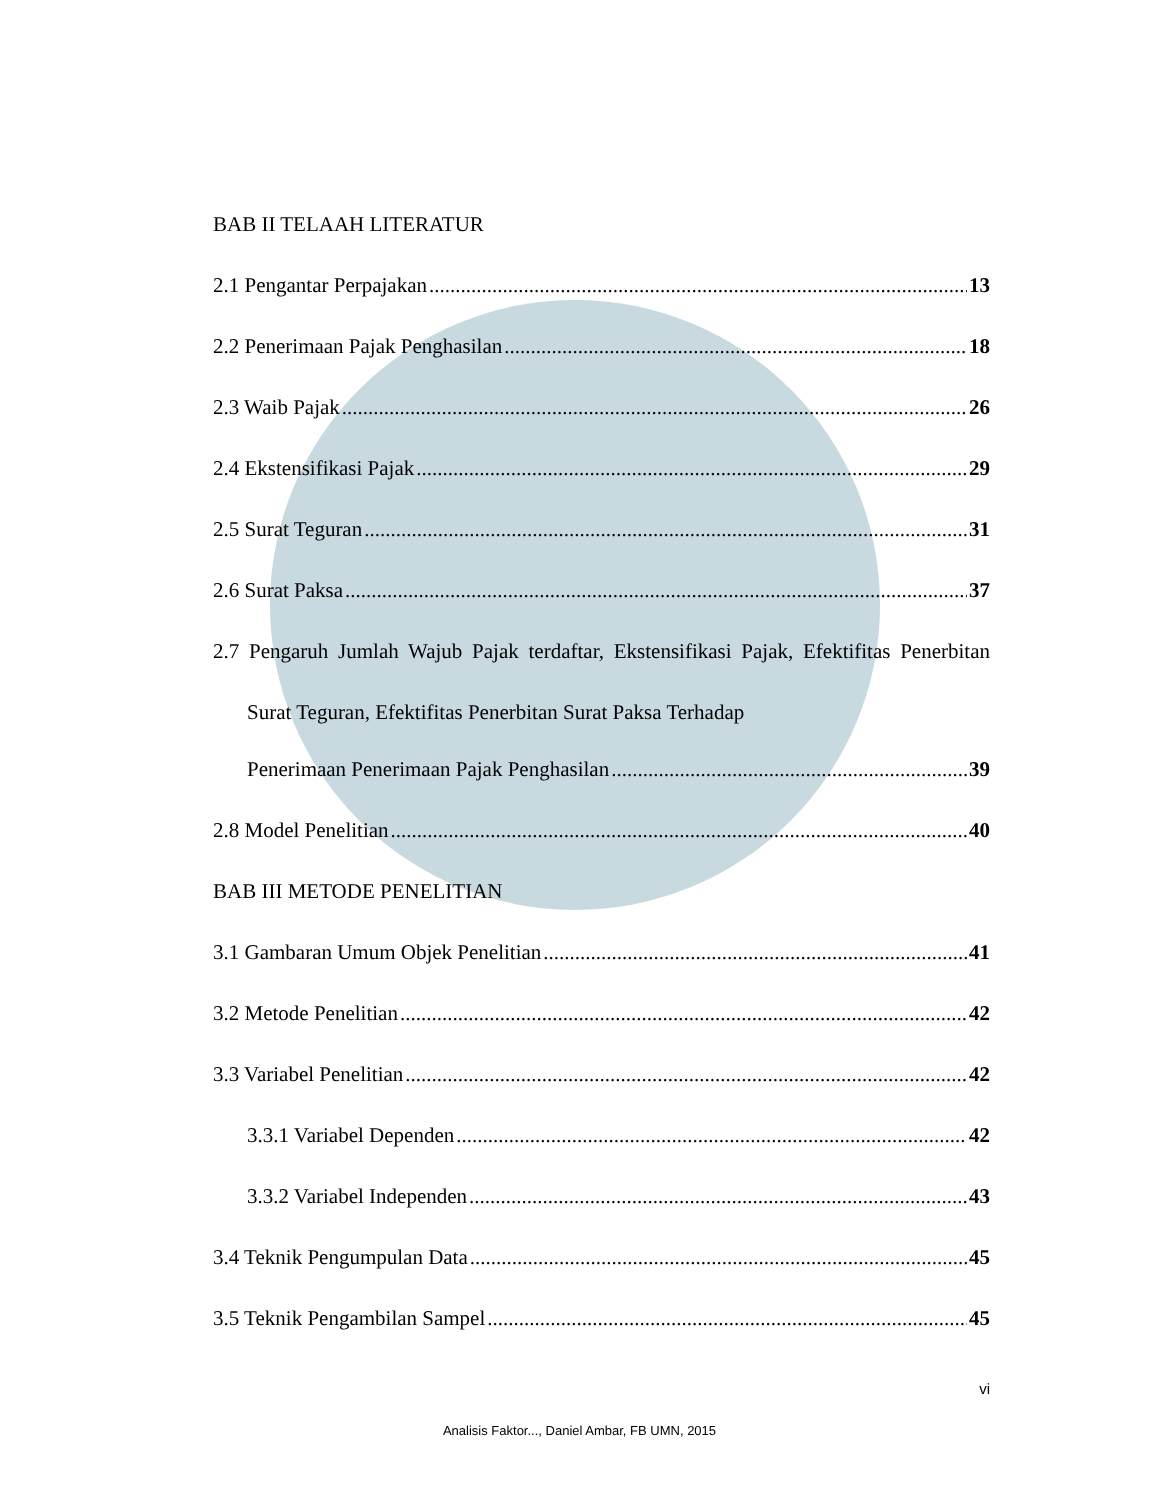BAB II TELAAH LITERATUR
2.1 Pengantar Perpajakan 13
2.2 Penerimaan Pajak Penghasilan 18
2.3 Waib Pajak 26
2.4 Ekstensifikasi Pajak 29
2.5 Surat Teguran 31
2.6 Surat Paksa 37
2.7 Pengaruh Jumlah Wajub Pajak terdaftar, Ekstensifikasi Pajak, Efektifitas Penerbitan Surat Teguran, Efektifitas Penerbitan Surat Paksa Terhadap
Penerimaan Penerimaan Pajak Penghasilan 39
2.8 Model Penelitian 40
BAB III METODE PENELITIAN
3.1 Gambaran Umum Objek Penelitian 41
3.2 Metode Penelitian 42
3.3 Variabel Penelitian 42
3.3.1 Variabel Dependen 42
3.3.2 Variabel Independen 43
3.4 Teknik Pengumpulan Data 45
3.5 Teknik Pengambilan Sampel 45
vi
Analisis Faktor..., Daniel Ambar, FB UMN, 2015